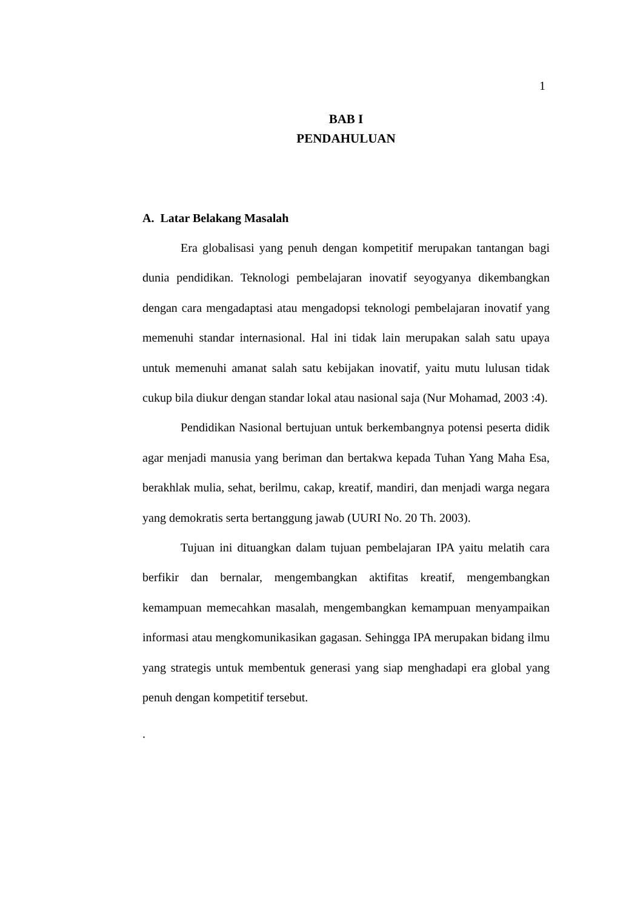1
BAB I
PENDAHULUAN
A. Latar Belakang Masalah
Era globalisasi yang penuh dengan kompetitif merupakan tantangan bagi dunia pendidikan. Teknologi pembelajaran inovatif seyogyanya dikembangkan dengan cara mengadaptasi atau mengadopsi teknologi pembelajaran inovatif yang memenuhi standar internasional. Hal ini tidak lain merupakan salah satu upaya untuk memenuhi amanat salah satu kebijakan inovatif, yaitu mutu lulusan tidak cukup bila diukur dengan standar lokal atau nasional saja (Nur Mohamad, 2003 :4).
Pendidikan Nasional bertujuan untuk berkembangnya potensi peserta didik agar menjadi manusia yang beriman dan bertakwa kepada Tuhan Yang Maha Esa, berakhlak mulia, sehat, berilmu, cakap, kreatif, mandiri, dan menjadi warga negara yang demokratis serta bertanggung jawab (UURI No. 20 Th. 2003).
Tujuan ini dituangkan dalam tujuan pembelajaran IPA yaitu melatih cara berfikir dan bernalar, mengembangkan aktifitas kreatif, mengembangkan kemampuan memecahkan masalah, mengembangkan kemampuan menyampaikan informasi atau mengkomunikasikan gagasan. Sehingga IPA merupakan bidang ilmu yang strategis untuk membentuk generasi yang siap menghadapi era global yang penuh dengan kompetitif tersebut.
.